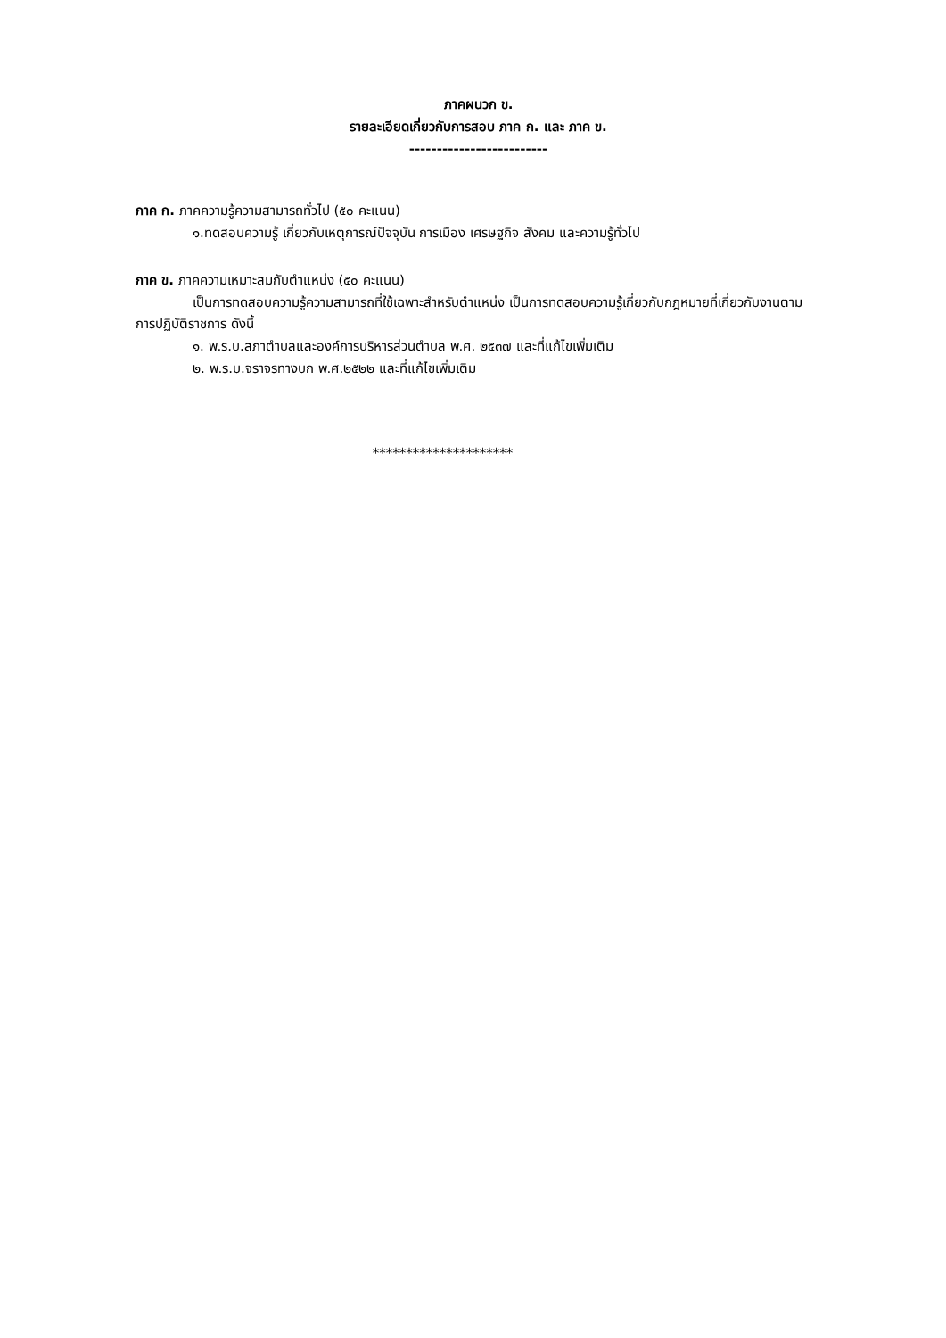ภาคผนวก ข.
รายละเอียดเกี่ยวกับการสอบ ภาค ก. และ ภาค ข.
-------------------------
ภาค ก. ภาคความรู้ความสามารถทั่วไป (๕๐ คะแนน)
๑.ทดสอบความรู้ เกี่ยวกับเหตุการณ์ปัจจุบัน การเมือง เศรษฐกิจ สังคม และความรู้ทั่วไป
ภาค ข. ภาคความเหมาะสมกับตำแหน่ง (๕๐ คะแนน)
เป็นการทดสอบความรู้ความสามารถที่ใช้เฉพาะสำหรับตำแหน่ง เป็นการทดสอบความรู้เกี่ยวกับกฎหมายที่เกี่ยวกับงานตามการปฏิบัติราชการ ดังนี้
๑. พ.ร.บ.สภาตำบลและองค์การบริหารส่วนตำบล พ.ศ. ๒๕๓๗ และที่แก้ไขเพิ่มเติม
๒. พ.ร.บ.จราจรทางบก พ.ศ.๒๕๒๒ และที่แก้ไขเพิ่มเติม
*********************